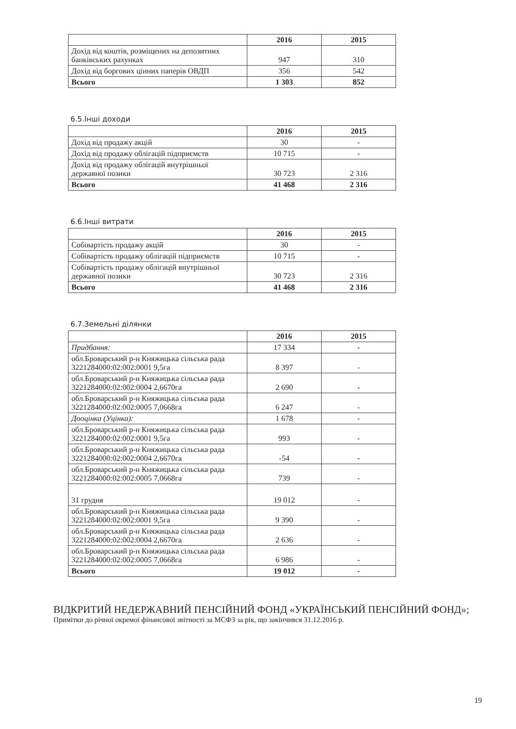| | 2016 | 2015 |
| --- | --- | --- |
| Дохід від коштів, розміщених на депозитних банківських рахунках | 947 | 310 |
| Дохід від боргових цінних паперів ОВДП | 356 | 542 |
| Всього | 1 303 | 852 |
6.5.Інші доходи
| | 2016 | 2015 |
| --- | --- | --- |
| Дохід від продажу акцій | 30 | - |
| Дохід від продажу облігацій підприємств | 10 715 | - |
| Дохід від продажу облігацій внутрішньої державної позики | 30 723 | 2 316 |
| Всього | 41 468 | 2 316 |
6.6.Інші витрати
| | 2016 | 2015 |
| --- | --- | --- |
| Собівартість продажу акцій | 30 | - |
| Собівартість продажу облігацій підприємств | 10 715 | - |
| Собівартість продажу облігацій внутрішньої державної позики | 30 723 | 2 316 |
| Всього | 41 468 | 2 316 |
6.7.Земельні ділянки
| | 2016 | 2015 |
| --- | --- | --- |
| Придбання: | 17 334 | - |
| обл.Броварський р-н Княжицька сільська рада 3221284000:02:002:0001 9,5га | 8 397 | - |
| обл.Броварський р-н Княжицька сільська рада 3221284000:02:002:0004 2,6670га | 2 690 | - |
| обл.Броварський р-н Княжицька сільська рада 3221284000:02:002:0005 7,0668га | 6 247 | - |
| Дооцінка (Уцінка): | 1 678 | - |
| обл.Броварський р-н Княжицька сільська рада 3221284000:02:002:0001 9,5га | 993 | - |
| обл.Броварський р-н Княжицька сільська рада 3221284000:02:002:0004 2,6670га | -54 | - |
| обл.Броварський р-н Княжицька сільська рада 3221284000:02:002:0005 7,0668га | 739 | - |
| 31 грудня | 19 012 | - |
| обл.Броварський р-н Княжицька сільська рада 3221284000:02:002:0001 9,5га | 9 390 | - |
| обл.Броварський р-н Княжицька сільська рада 3221284000:02:002:0004 2,6670га | 2 636 | - |
| обл.Броварський р-н Княжицька сільська рада 3221284000:02:002:0005 7,0668га | 6 986 | - |
| Всього | 19 012 | - |
ВІДКРИТИЙ НЕДЕРЖАВНИЙ ПЕНСІЙНИЙ ФОНД «УКРАЇНСЬКИЙ ПЕНСІЙНИЙ ФОНД»;
Примітки до річної окремої фінансової звітності за МСФЗ за рік, що закінчився 31.12.2016 р.
19